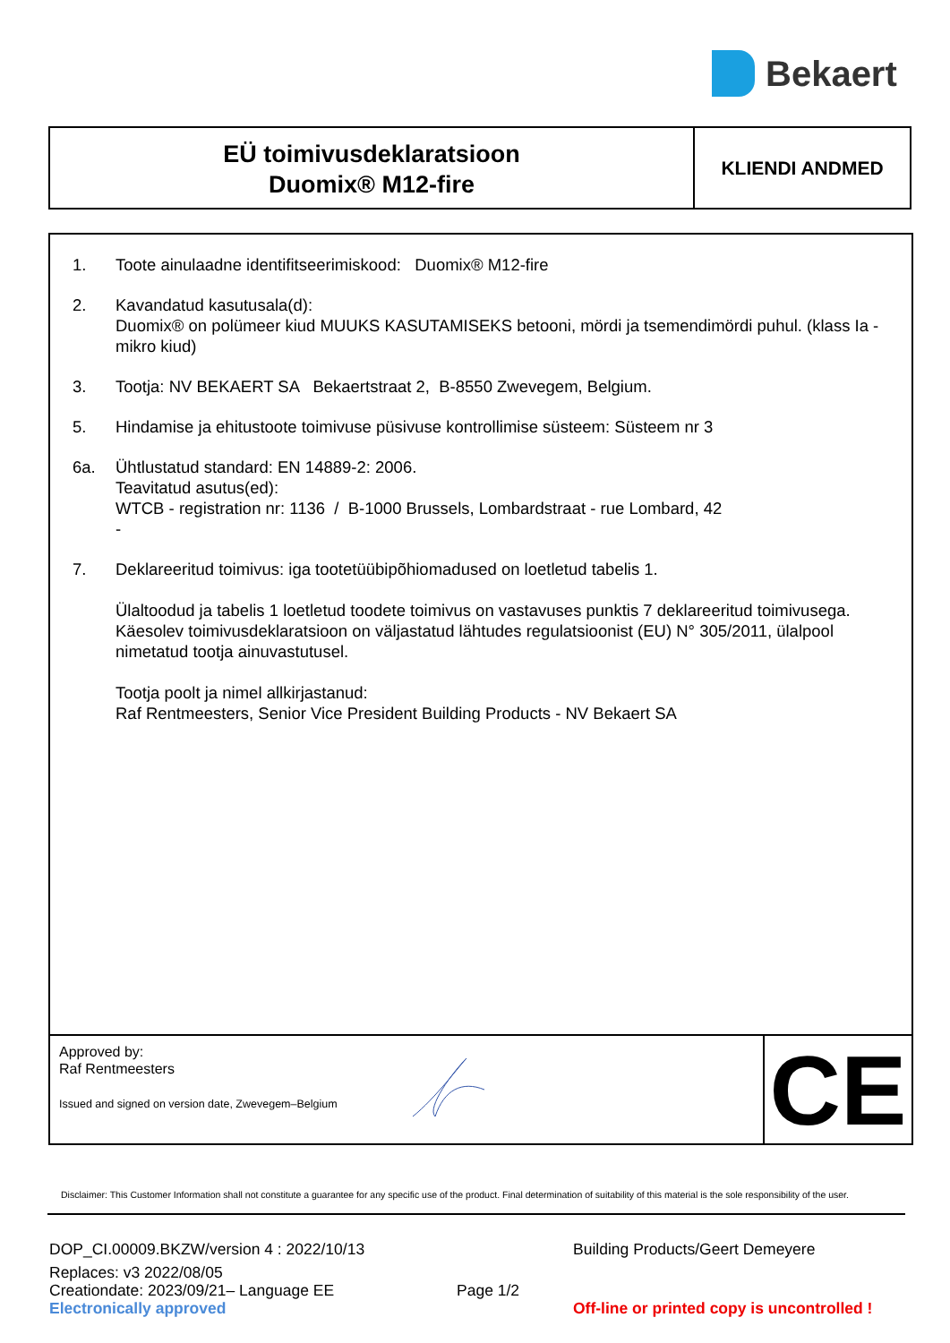Bekaert
EÜ toimivusdeklaratsioon
Duomix® M12-fire
KLIENDI ANDMED
1. Toote ainulaadne identifitseerimiskood: Duomix® M12-fire
2. Kavandatud kasutusala(d):
Duomix® on polümeer kiud MUUKS KASUTAMISEKS betooni, mördi ja tsemendimördi puhul. (klass Ia - mikro kiud)
3. Tootja: NV BEKAERT SA Bekaertstraat 2, B-8550 Zwevegem, Belgium.
5. Hindamise ja ehitustoote toimivuse püsivuse kontrollimise süsteem: Süsteem nr 3
6a. Ühtlustatud standard: EN 14889-2: 2006.
Teavitatud asutus(ed):
WTCB - registration nr: 1136 / B-1000 Brussels, Lombardstraat - rue Lombard, 42
-
7. Deklareeritud toimivus: iga tootetüübipõhiomadused on loetletud tabelis 1.
Ülaltoodud ja tabelis 1 loetletud toodete toimivus on vastavuses punktis 7 deklareeritud toimivusega. Käesolev toimivusdeklaratsioon on väljastatud lähtudes regulatsioonist (EU) N° 305/2011, ülalpool nimetatud tootja ainuvastutusel.
Tootja poolt ja nimel allkirjastanud:
Raf Rentmeesters, Senior Vice President Building Products - NV Bekaert SA
Approved by:
Raf Rentmeesters
Issued and signed on version date, Zwevegem–Belgium
CE
Disclaimer: This Customer Information shall not constitute a guarantee for any specific use of the product. Final determination of suitability of this material is the sole responsibility of the user.
DOP_CI.00009.BKZW/version 4 : 2022/10/13 Building Products/Geert Demeyere
Replaces: v3 2022/08/05
Creationdate: 2023/09/21– Language EE Page 1/2
Electronically approved Off-line or printed copy is uncontrolled !